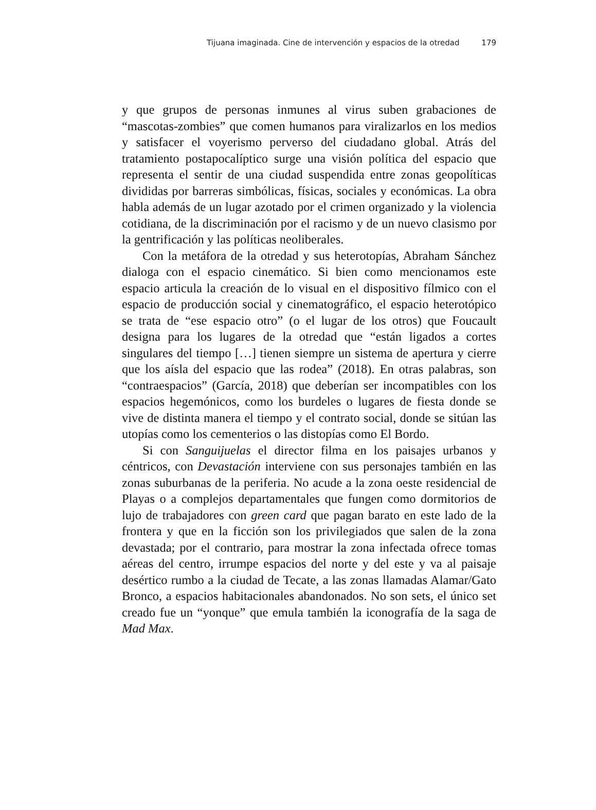Tijuana imaginada. Cine de intervención y espacios de la otredad 179
y que grupos de personas inmunes al virus suben grabaciones de “mascotas-zombies” que comen humanos para viralizarlos en los medios y satisfacer el voyerismo perverso del ciudadano global. Atrás del tratamiento postapocalíptico surge una visión política del espacio que representa el sentir de una ciudad suspendida entre zonas geopolíticas divididas por barreras simbólicas, físicas, sociales y económicas. La obra habla además de un lugar azotado por el crimen organizado y la violencia cotidiana, de la discriminación por el racismo y de un nuevo clasismo por la gentrificación y las políticas neoliberales.
Con la metáfora de la otredad y sus heterotopías, Abraham Sánchez dialoga con el espacio cinemático. Si bien como mencionamos este espacio articula la creación de lo visual en el dispositivo fílmico con el espacio de producción social y cinematográfico, el espacio heterotópico se trata de “ese espacio otro” (o el lugar de los otros) que Foucault designa para los lugares de la otredad que “están ligados a cortes singulares del tiempo […] tienen siempre un sistema de apertura y cierre que los aísla del espacio que las rodea” (2018). En otras palabras, son “contraespacios” (García, 2018) que deberían ser incompatibles con los espacios hegemónicos, como los burdeles o lugares de fiesta donde se vive de distinta manera el tiempo y el contrato social, donde se sitúan las utopías como los cementerios o las distopías como El Bordo.
Si con Sanguijuelas el director filma en los paisajes urbanos y céntricos, con Devastación interviene con sus personajes también en las zonas suburbanas de la periferia. No acude a la zona oeste residencial de Playas o a complejos departamentales que fungen como dormitorios de lujo de trabajadores con green card que pagan barato en este lado de la frontera y que en la ficción son los privilegiados que salen de la zona devastada; por el contrario, para mostrar la zona infectada ofrece tomas aéreas del centro, irrumpe espacios del norte y del este y va al paisaje desértico rumbo a la ciudad de Tecate, a las zonas llamadas Alamar/Gato Bronco, a espacios habitacionales abandonados. No son sets, el único set creado fue un “yonque” que emula también la iconografía de la saga de Mad Max.